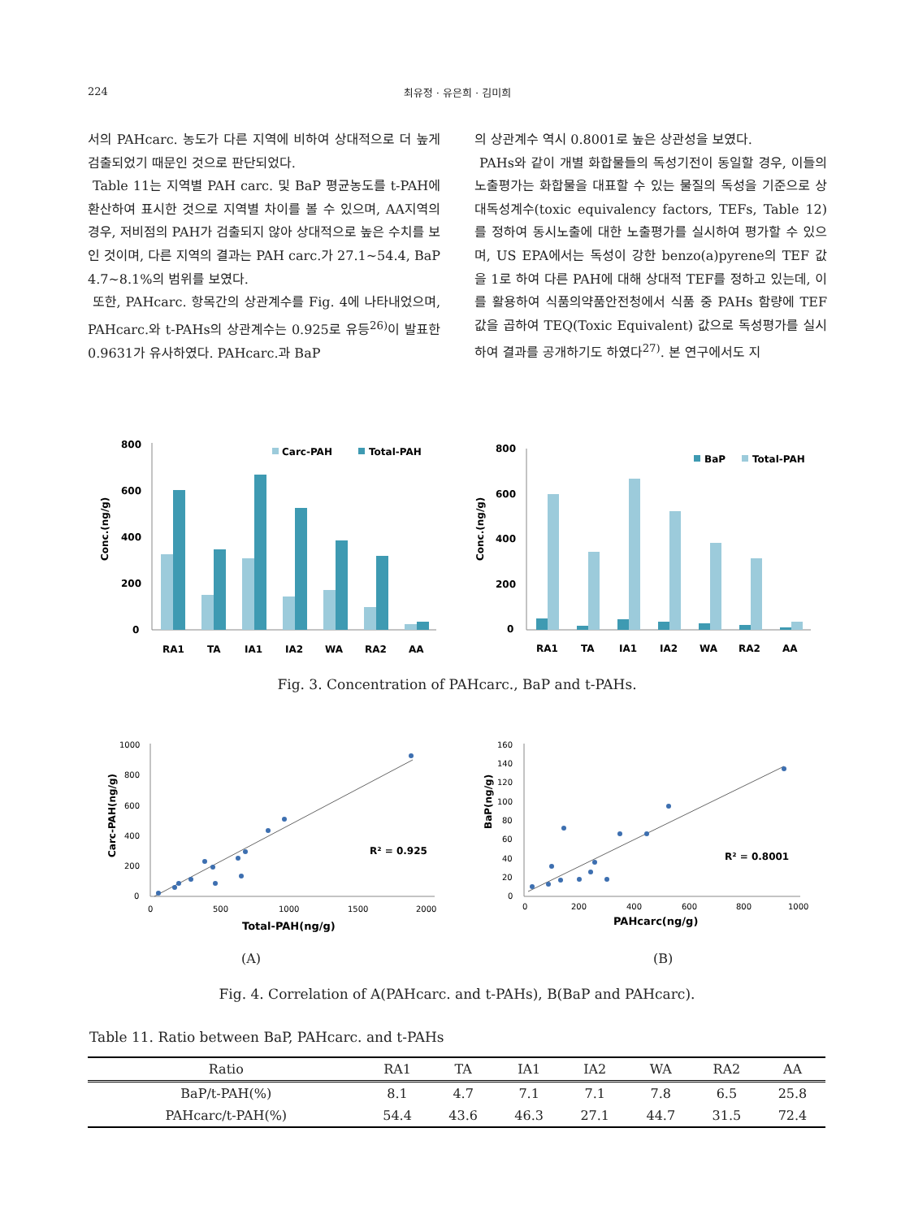224
최유정 · 유은희 · 김미희
서의 PAHcarc. 농도가 다른 지역에 비하여 상대적으로 더 높게 검출되었기 때문인 것으로 판단되었다.
Table 11는 지역별 PAH carc. 및 BaP 평균농도를 t-PAH에 환산하여 표시한 것으로 지역별 차이를 볼 수 있으며, AA지역의 경우, 저비점의 PAH가 검출되지 않아 상대적으로 높은 수치를 보인 것이며, 다른 지역의 결과는 PAH carc.가 27.1~54.4, BaP 4.7~8.1%의 범위를 보였다.
또한, PAHcarc. 항목간의 상관계수를 Fig. 4에 나타내었으며, PAHcarc.와 t-PAHs의 상관계수는 0.925로 유등<sup>26)</sup>이 발표한 0.9631가 유사하였다. PAHcarc.과 BaP
의 상관계수 역시 0.8001로 높은 상관성을 보였다.
PAHs와 같이 개별 화합물들의 독성기전이 동일할 경우, 이들의 노출평가는 화합물을 대표할 수 있는 물질의 독성을 기준으로 상대독성계수(toxic equivalency factors, TEFs, Table 12)를 정하여 동시노출에 대한 노출평가를 실시하여 평가할 수 있으며, US EPA에서는 독성이 강한 benzo(a)pyrene의 TEF 값을 1로 하여 다른 PAH에 대해 상대적 TEF를 정하고 있는데, 이를 활용하여 식품의약품안전청에서 식품 중 PAHs 함량에 TEF 값을 곱하여 TEQ(Toxic Equivalent) 값으로 독성평가를 실시하여 결과를 공개하기도 하였다<sup>27)</sup>. 본 연구에서도 지
800
600
400
200
0
Conc.(ng/g)
Carc-PAH
Total-PAH
RA1
TA
IA1
IA2
WA
RA2
AA
800
600
400
200
0
Conc.(ng/g)
BaP
Total-PAH
RA1
TA
IA1
IA2
WA
RA2
AA
Fig. 3. Concentration of PAHcarc., BaP and t-PAHs.
1000
800
600
400
200
0
Carc-PAH(ng/g)
R² = 0.925
0
500
1000
1500
2000
Total-PAH(ng/g)
160
140
120
100
80
60
40
20
0
BaP(ng/g)
R² = 0.8001
0
200
400
600
800
1000
PAHcarc(ng/g)
(A) (B)
Fig. 4. Correlation of A(PAHcarc. and t-PAHs), B(BaP and PAHcarc).
Table 11. Ratio between BaP, PAHcarc. and t-PAHs
| Ratio | RA1 | TA | IA1 | IA2 | WA | RA2 | AA |
| --- | --- | --- | --- | --- | --- | --- | --- |
| BaP/t-PAH(%) | 8.1 | 4.7 | 7.1 | 7.1 | 7.8 | 6.5 | 25.8 |
| PAHcarc/t-PAH(%) | 54.4 | 43.6 | 46.3 | 27.1 | 44.7 | 31.5 | 72.4 |